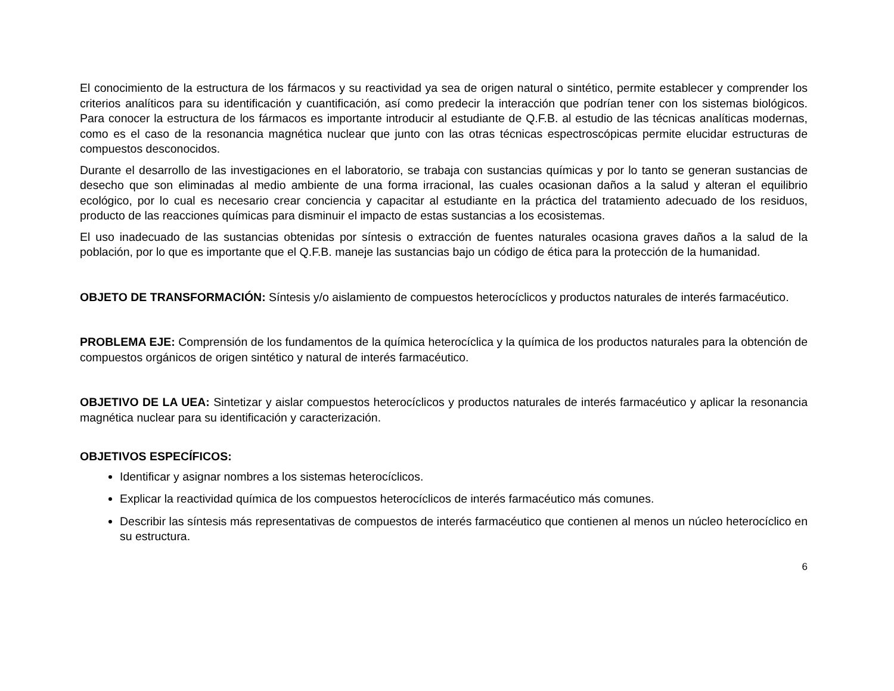El conocimiento de la estructura de los fármacos y su reactividad ya sea de origen natural o sintético, permite establecer y comprender los criterios analíticos para su identificación y cuantificación, así como predecir la interacción que podrían tener con los sistemas biológicos. Para conocer la estructura de los fármacos es importante introducir al estudiante de Q.F.B. al estudio de las técnicas analíticas modernas, como es el caso de la resonancia magnética nuclear que junto con las otras técnicas espectroscópicas permite elucidar estructuras de compuestos desconocidos.
Durante el desarrollo de las investigaciones en el laboratorio, se trabaja con sustancias químicas y por lo tanto se generan sustancias de desecho que son eliminadas al medio ambiente de una forma irracional, las cuales ocasionan daños a la salud y alteran el equilibrio ecológico, por lo cual es necesario crear conciencia y capacitar al estudiante en la práctica del tratamiento adecuado de los residuos, producto de las reacciones químicas para disminuir el impacto de estas sustancias a los ecosistemas.
El uso inadecuado de las sustancias obtenidas por síntesis o extracción de fuentes naturales ocasiona graves daños a la salud de la población, por lo que es importante que el Q.F.B. maneje las sustancias bajo un código de ética para la protección de la humanidad.
OBJETO DE TRANSFORMACIÓN: Síntesis y/o aislamiento de compuestos heterocíclicos y productos naturales de interés farmacéutico.
PROBLEMA EJE: Comprensión de los fundamentos de la química heterocíclica y la química de los productos naturales para la obtención de compuestos orgánicos de origen sintético y natural de interés farmacéutico.
OBJETIVO DE LA UEA: Sintetizar y aislar compuestos heterocíclicos y productos naturales de interés farmacéutico y aplicar la resonancia magnética nuclear para su identificación y caracterización.
OBJETIVOS ESPECÍFICOS:
Identificar y asignar nombres a los sistemas heterocíclicos.
Explicar la reactividad química de los compuestos heterocíclicos de interés farmacéutico más comunes.
Describir las síntesis más representativas de compuestos de interés farmacéutico que contienen al menos un núcleo heterocíclico en su estructura.
6